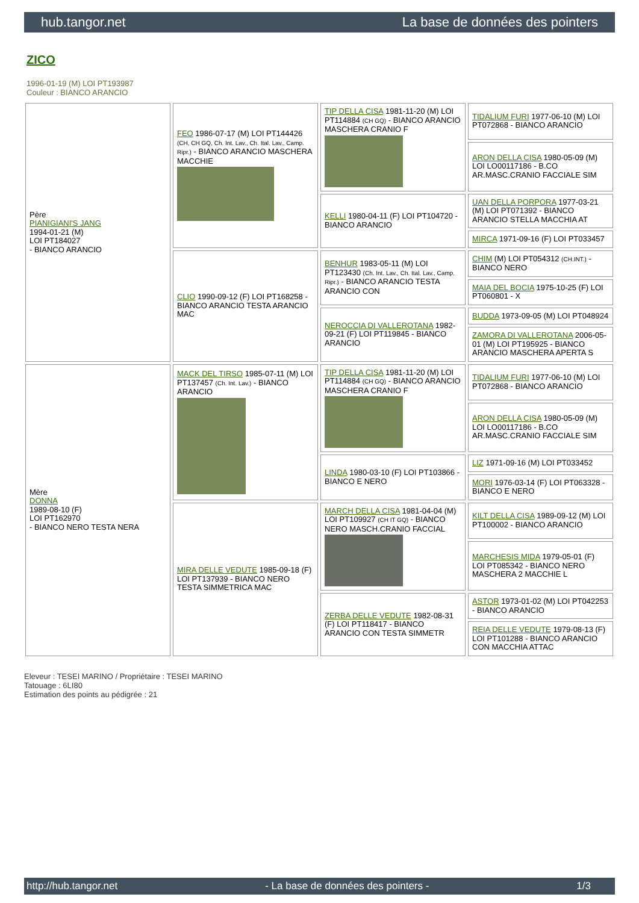hub.tangor.net La base de données des pointers
ZICO
1996-01-19 (M) LOI PT193987
Couleur : BIANCO ARANCIO
| Père PIANIGIANI'S JANG 1994-01-21 (M) LOI PT184027 - BIANCO ARANCIO | FEO 1986-07-17 (M) LOI PT144426 (CH, CH GQ, Ch. Int. Lav., Ch. Ital. Lav., Camp. Ripr.) - BIANCO ARANCIO MASCHERA MACCHIE | TIP DELLA CISA 1981-11-20 (M) LOI PT114884 (CH GQ) - BIANCO ARANCIO MASCHERA CRANIO F | TIDALIUM FURI 1977-06-10 (M) LOI PT072868 - BIANCO ARANCIO |
| | | | ARON DELLA CISA 1980-05-09 (M) LOI LO00117186 - B.CO AR.MASC.CRANIO FACCIALE SIM |
| | | KELLI 1980-04-11 (F) LOI PT104720 - BIANCO ARANCIO | UAN DELLA PORPORA 1977-03-21 (M) LOI PT071392 - BIANCO ARANCIO STELLA MACCHIA AT |
| | | | MIRCA 1971-09-16 (F) LOI PT033457 |
| | CLIO 1990-09-12 (F) LOI PT168258 - BIANCO ARANCIO TESTA ARANCIO MAC | BENHUR 1983-05-11 (M) LOI PT123430 (Ch. Int. Lav., Ch. Ital. Lav., Camp. Ripr.) - BIANCO ARANCIO TESTA ARANCIO CON | CHIM (M) LOI PT054312 (CH.INT.) - BIANCO NERO |
| | | | MAIA DEL BOCIA 1975-10-25 (F) LOI PT060801 - X |
| | | NEROCCIA DI VALLEROTANA 1982-09-21 (F) LOI PT119845 - BIANCO ARANCIO | BUDDA 1973-09-05 (M) LOI PT048924 |
| | | | ZAMORA DI VALLEROTANA 2006-05-01 (M) LOI PT195925 - BIANCO ARANCIO MASCHERA APERTA S |
| Mère DONNA 1989-08-10 (F) LOI PT162970 - BIANCO NERO TESTA NERA | MACK DEL TIRSO 1985-07-11 (M) LOI PT137457 (Ch. Int. Lav.) - BIANCO ARANCIO | TIP DELLA CISA 1981-11-20 (M) LOI PT114884 (CH GQ) - BIANCO ARANCIO MASCHERA CRANIO F | TIDALIUM FURI 1977-06-10 (M) LOI PT072868 - BIANCO ARANCIO |
| | | | ARON DELLA CISA 1980-05-09 (M) LOI LO00117186 - B.CO AR.MASC.CRANIO FACCIALE SIM |
| | | LINDA 1980-03-10 (F) LOI PT103866 - BIANCO E NERO | LIZ 1971-09-16 (M) LOI PT033452 |
| | | | MORI 1976-03-14 (F) LOI PT063328 - BIANCO E NERO |
| | MIRA DELLE VEDUTE 1985-09-18 (F) LOI PT137939 - BIANCO NERO TESTA SIMMETRICA MAC | MARCH DELLA CISA 1981-04-04 (M) LOI PT109927 (CH IT GQ) - BIANCO NERO MASCH.CRANIO FACCIAL | KILT DELLA CISA 1989-09-12 (M) LOI PT100002 - BIANCO ARANCIO |
| | | | MARCHESIS MIDA 1979-05-01 (F) LOI PT085342 - BIANCO NERO MASCHERA 2 MACCHIE L |
| | | ZERBA DELLE VEDUTE 1982-08-31 (F) LOI PT118417 - BIANCO ARANCIO CON TESTA SIMMETR | ASTOR 1973-01-02 (M) LOI PT042253 - BIANCO ARANCIO |
| | | | REIA DELLE VEDUTE 1979-08-13 (F) LOI PT101288 - BIANCO ARANCIO CON MACCHIA ATTAC |
Eleveur : TESEI MARINO / Propriétaire : TESEI MARINO
Tatouage : 6LI80
Estimation des points au pédigrée : 21
http://hub.tangor.net - La base de données des pointers - 1/3